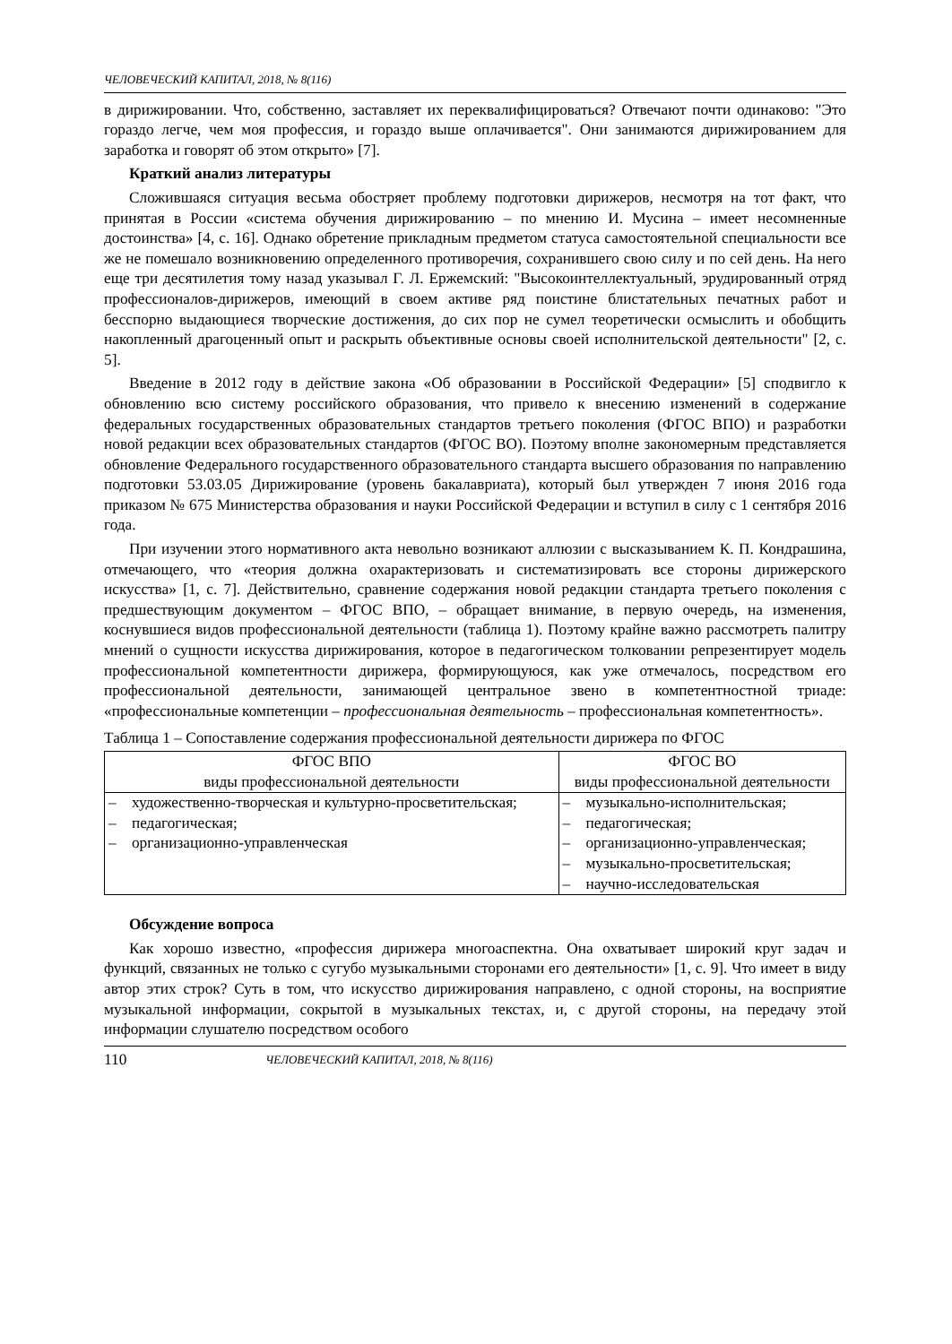ЧЕЛОВЕЧЕСКИЙ КАПИТАЛ, 2018, № 8(116)
в дирижировании. Что, собственно, заставляет их переквалифицироваться? Отвечают почти одинаково: "Это гораздо легче, чем моя профессия, и гораздо выше оплачивается". Они занимаются дирижированием для заработка и говорят об этом открыто» [7].
Краткий анализ литературы
Сложившаяся ситуация весьма обостряет проблему подготовки дирижеров, несмотря на тот факт, что принятая в России «система обучения дирижированию – по мнению И. Мусина – имеет несомненные достоинства» [4, с. 16]. Однако обретение прикладным предметом статуса самостоятельной специальности все же не помешало возникновению определенного противоречия, сохранившего свою силу и по сей день. На него еще три десятилетия тому назад указывал Г. Л. Ержемский: "Высокоинтеллектуальный, эрудированный отряд профессионалов-дирижеров, имеющий в своем активе ряд поистине блистательных печатных работ и бесспорно выдающиеся творческие достижения, до сих пор не сумел теоретически осмыслить и обобщить накопленный драгоценный опыт и раскрыть объективные основы своей исполнительской деятельности" [2, с. 5].
Введение в 2012 году в действие закона «Об образовании в Российской Федерации» [5] сподвигло к обновлению всю систему российского образования, что привело к внесению изменений в содержание федеральных государственных образовательных стандартов третьего поколения (ФГОС ВПО) и разработки новой редакции всех образовательных стандартов (ФГОС ВО). Поэтому вполне закономерным представляется обновление Федерального государственного образовательного стандарта высшего образования по направлению подготовки 53.03.05 Дирижирование (уровень бакалавриата), который был утвержден 7 июня 2016 года приказом № 675 Министерства образования и науки Российской Федерации и вступил в силу с 1 сентября 2016 года.
При изучении этого нормативного акта невольно возникают аллюзии с высказыванием К. П. Кондрашина, отмечающего, что «теория должна охарактеризовать и систематизировать все стороны дирижерского искусства» [1, с. 7]. Действительно, сравнение содержания новой редакции стандарта третьего поколения с предшествующим документом – ФГОС ВПО, – обращает внимание, в первую очередь, на изменения, коснувшиеся видов профессиональной деятельности (таблица 1). Поэтому крайне важно рассмотреть палитру мнений о сущности искусства дирижирования, которое в педагогическом толковании репрезентирует модель профессиональной компетентности дирижера, формирующуюся, как уже отмечалось, посредством его профессиональной деятельности, занимающей центральное звено в компетентностной триаде: «профессиональные компетенции – профессиональная деятельность – профессиональная компетентность».
Таблица 1 – Сопоставление содержания профессиональной деятельности дирижера по ФГОС
| ФГОС ВПО виды профессиональной деятельности | ФГОС ВО виды профессиональной деятельности |
| --- | --- |
| – художественно-творческая и культурно-просветительская; – педагогическая; – организационно-управленческая | – музыкально-исполнительская; – педагогическая; – организационно-управленческая; – музыкально-просветительская; – научно-исследовательская |
Обсуждение вопроса
Как хорошо известно, «профессия дирижера многоаспектна. Она охватывает широкий круг задач и функций, связанных не только с сугубо музыкальными сторонами его деятельности» [1, с. 9]. Что имеет в виду автор этих строк? Суть в том, что искусство дирижирования направлено, с одной стороны, на восприятие музыкальной информации, сокрытой в музыкальных текстах, и, с другой стороны, на передачу этой информации слушателю посредством особого
110 ЧЕЛОВЕЧЕСКИЙ КАПИТАЛ, 2018, № 8(116)